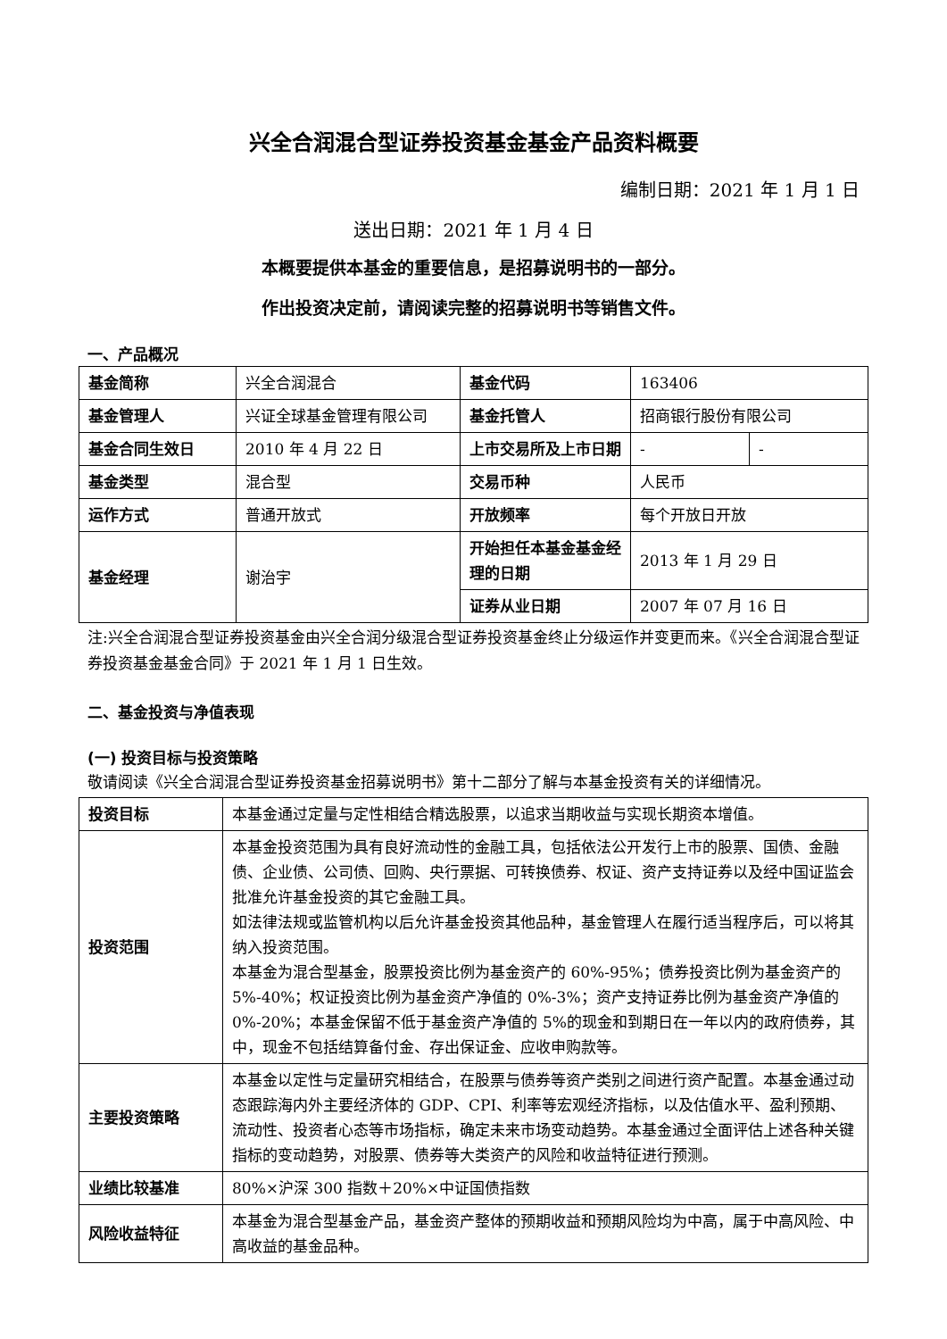兴全合润混合型证券投资基金基金产品资料概要
编制日期：2021 年 1 月 1 日
送出日期：2021 年 1 月 4 日
本概要提供本基金的重要信息，是招募说明书的一部分。
作出投资决定前，请阅读完整的招募说明书等销售文件。
一、产品概况
| 基金简称 | 兴全合润混合 | 基金代码 | 163406 | |
| 基金管理人 | 兴证全球基金管理有限公司 | 基金托管人 | 招商银行股份有限公司 | |
| 基金合同生效日 | 2010 年 4 月 22 日 | 上市交易所及上市日期 | - | - |
| 基金类型 | 混合型 | 交易币种 | 人民币 | |
| 运作方式 | 普通开放式 | 开放频率 | 每个开放日开放 | |
| 基金经理 | 谢治宇 | 开始担任本基金基金经理的日期 | 2013 年 1 月 29 日 | |
| | | 证券从业日期 | 2007 年 07 月 16 日 | |
注:兴全合润混合型证券投资基金由兴全合润分级混合型证券投资基金终止分级运作并变更而来。《兴全合润混合型证券投资基金基金合同》于 2021 年 1 月 1 日生效。
二、基金投资与净值表现
(一) 投资目标与投资策略
敬请阅读《兴全合润混合型证券投资基金招募说明书》第十二部分了解与本基金投资有关的详细情况。
| 投资目标 | 本基金通过定量与定性相结合精选股票，以追求当期收益与实现长期资本增值。 |
| 投资范围 | 本基金投资范围为具有良好流动性的金融工具，包括依法公开发行上市的股票、国债、金融债、企业债、公司债、回购、央行票据、可转换债券、权证、资产支持证券以及经中国证监会批准允许基金投资的其它金融工具。 如法律法规或监管机构以后允许基金投资其他品种，基金管理人在履行适当程序后，可以将其纳入投资范围。 本基金为混合型基金，股票投资比例为基金资产的 60%-95%；债券投资比例为基金资产的 5%-40%；权证投资比例为基金资产净值的 0%-3%；资产支持证券比例为基金资产净值的 0%-20%；本基金保留不低于基金资产净值的 5%的现金和到期日在一年以内的政府债券，其中，现金不包括结算备付金、存出保证金、应收申购款等。 |
| 主要投资策略 | 本基金以定性与定量研究相结合，在股票与债券等资产类别之间进行资产配置。本基金通过动态跟踪海内外主要经济体的 GDP、CPI、利率等宏观经济指标，以及估值水平、盈利预期、流动性、投资者心态等市场指标，确定未来市场变动趋势。本基金通过全面评估上述各种关键指标的变动趋势，对股票、债券等大类资产的风险和收益特征进行预测。 |
| 业绩比较基准 | 80%×沪深 300 指数＋20%×中证国债指数 |
| 风险收益特征 | 本基金为混合型基金产品，基金资产整体的预期收益和预期风险均为中高，属于中高风险、中高收益的基金品种。 |